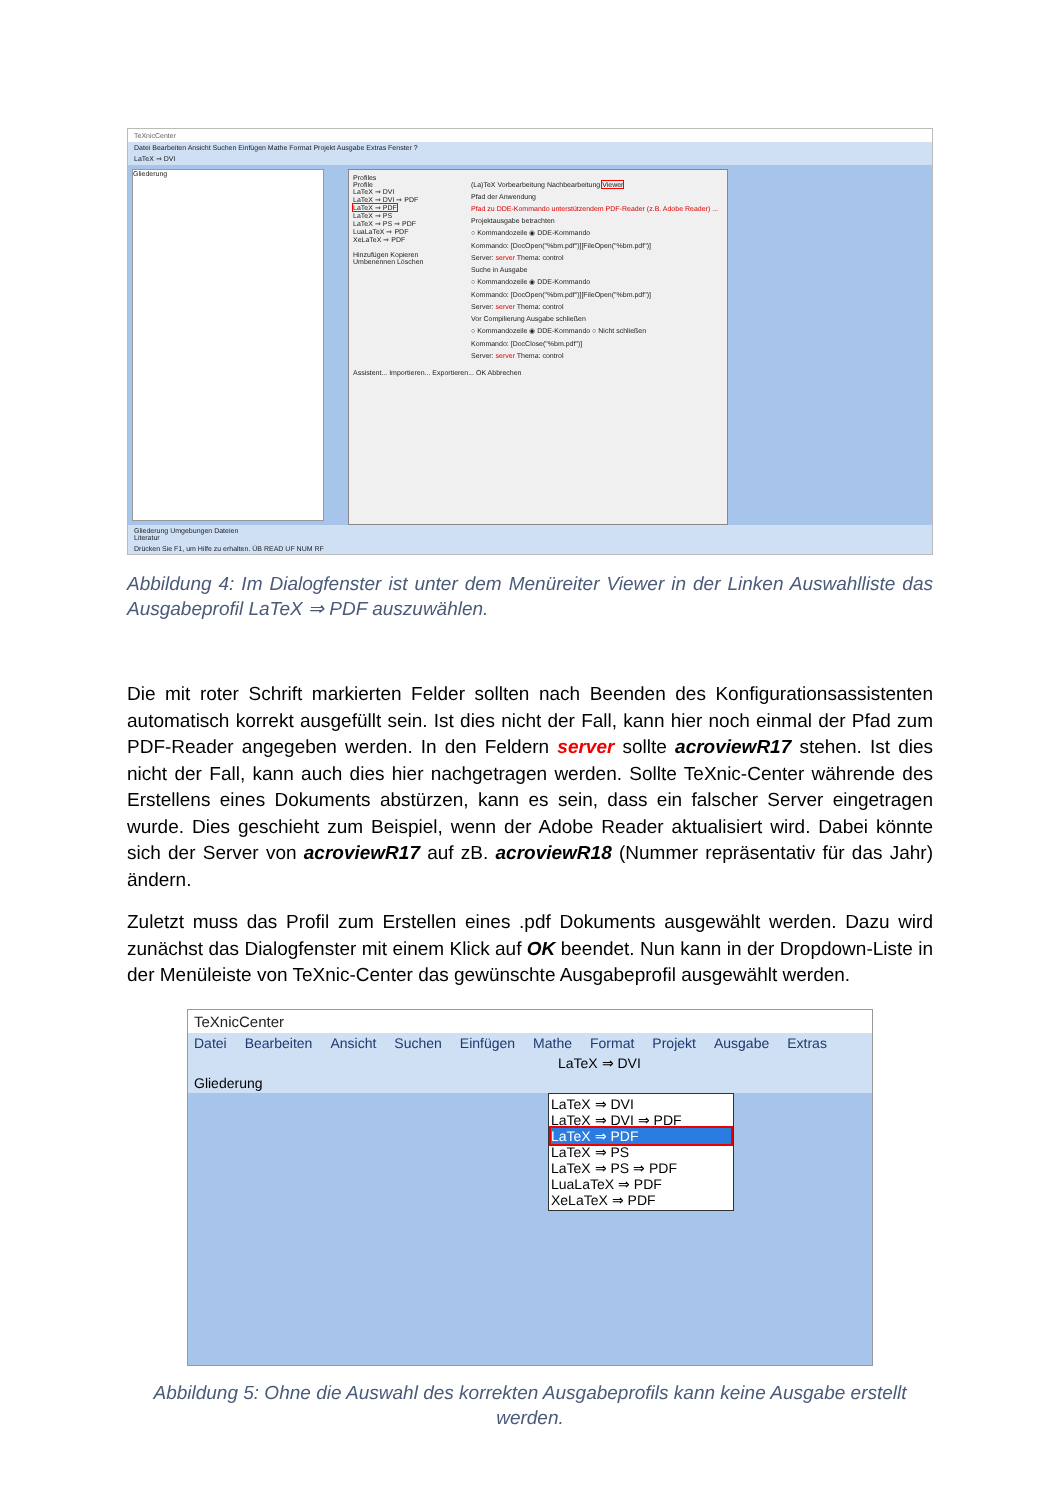TeXnicCenter
Datei Bearbeiten Ansicht Suchen Einfügen Mathe Format Projekt Ausgabe Extras Fenster ?
LaTeX ⇒ DVI
Gliederung
Profiles
Profile
LaTeX ⇒ DVI
LaTeX ⇒ DVI ⇒ PDF
LaTeX ⇒ PDF
LaTeX ⇒ PS
LaTeX ⇒ PS ⇒ PDF
LuaLaTeX ⇒ PDF
XeLaTeX ⇒ PDF
Hinzufügen Kopieren
Umbenennen Löschen
(La)TeX Vorbearbeitung Nachbearbeitung Viewer
Pfad der Anwendung
Pfad zu DDE-Kommando unterstützendem PDF-Reader (z.B. Adobe Reader) ...
Projektausgabe betrachten
○ Kommandozeile ◉ DDE-Kommando
Kommando: [DocOpen("%bm.pdf")][FileOpen("%bm.pdf")]
Server: server Thema: control
Suche in Ausgabe
○ Kommandozeile ◉ DDE-Kommando
Kommando: [DocOpen("%bm.pdf")][FileOpen("%bm.pdf")]
Server: server Thema: control
Vor Compilierung Ausgabe schließen
○ Kommandozeile ◉ DDE-Kommando ○ Nicht schließen
Kommando: [DocClose("%bm.pdf")]
Server: server Thema: control
Assistent... Importieren... Exportieren... OK Abbrechen
Gliederung Umgebungen Dateien
Literatur
Drücken Sie F1, um Hilfe zu erhalten. ÜB READ UF NUM RF
Abbildung 4: Im Dialogfenster ist unter dem Menüreiter Viewer in der Linken Auswahlliste das Ausgabeprofil LaTeX ⇒ PDF auszuwählen.
Die mit roter Schrift markierten Felder sollten nach Beenden des Konfigurationsassistenten automatisch korrekt ausgefüllt sein. Ist dies nicht der Fall, kann hier noch einmal der Pfad zum PDF-Reader angegeben werden. In den Feldern server sollte acroviewR17 stehen. Ist dies nicht der Fall, kann auch dies hier nachgetragen werden. Sollte TeXnic-Center währende des Erstellens eines Dokuments abstürzen, kann es sein, dass ein falscher Server eingetragen wurde. Dies geschieht zum Beispiel, wenn der Adobe Reader aktualisiert wird. Dabei könnte sich der Server von acroviewR17 auf zB. acroviewR18 (Nummer repräsentativ für das Jahr) ändern.
Zuletzt muss das Profil zum Erstellen eines .pdf Dokuments ausgewählt werden. Dazu wird zunächst das Dialogfenster mit einem Klick auf OK beendet. Nun kann in der Dropdown-Liste in der Menüleiste von TeXnic-Center das gewünschte Ausgabeprofil ausgewählt werden.
TeXnicCenter
Datei Bearbeiten Ansicht Suchen Einfügen Mathe Format Projekt Ausgabe Extras
LaTeX ⇒ DVI
Gliederung
LaTeX ⇒ DVI
LaTeX ⇒ DVI ⇒ PDF
LaTeX ⇒ PDF
LaTeX ⇒ PS
LaTeX ⇒ PS ⇒ PDF
LuaLaTeX ⇒ PDF
XeLaTeX ⇒ PDF
Abbildung 5: Ohne die Auswahl des korrekten Ausgabeprofils kann keine Ausgabe erstellt werden.